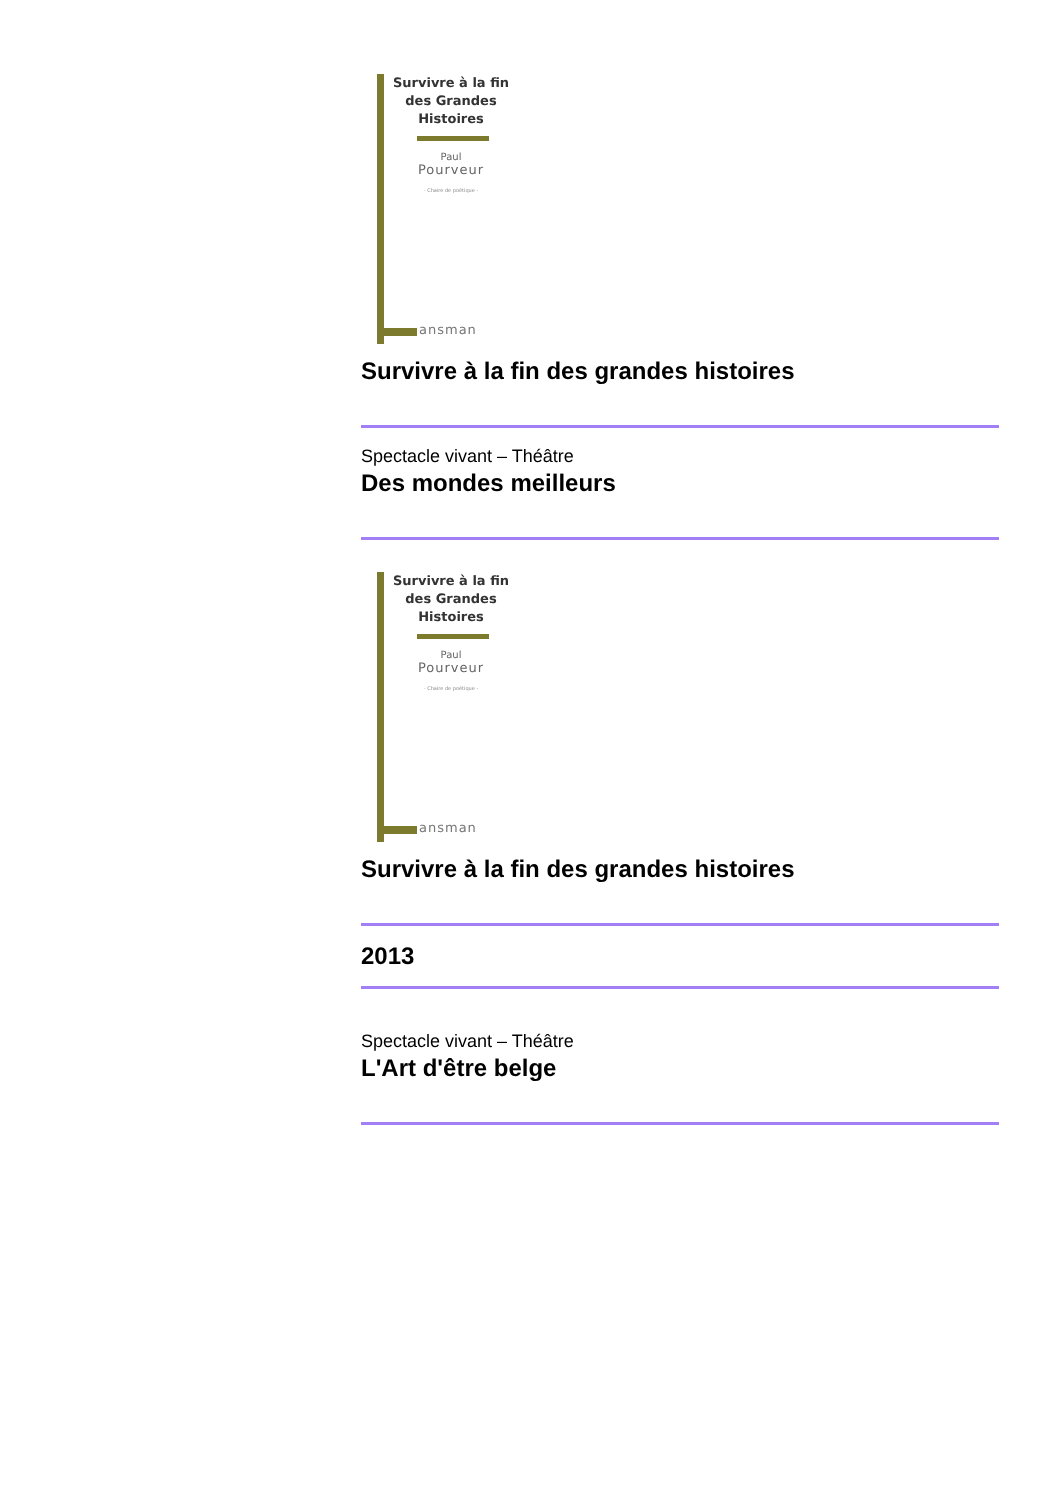Survivre à la fin
des Grandes
Histoires
Paul
Pourveur
- Chaire de poétique -
ansman
Survivre à la fin des grandes histoires
Spectacle vivant – Théâtre
Des mondes meilleurs
Survivre à la fin
des Grandes
Histoires
Paul
Pourveur
- Chaire de poétique -
ansman
Survivre à la fin des grandes histoires
2013
Spectacle vivant – Théâtre
L'Art d'être belge